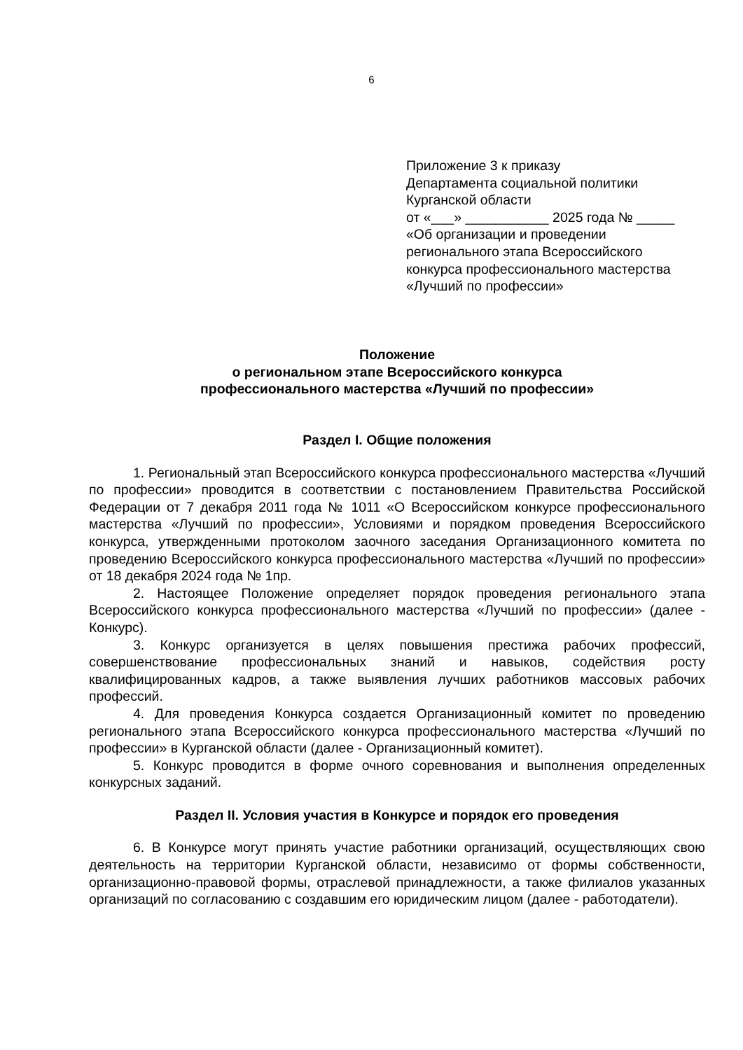6
Приложение 3 к приказу
Департамента социальной политики
Курганской области
от «___» ___________ 2025 года № _____
«Об организации и проведении
регионального этапа Всероссийского
конкурса профессионального мастерства
«Лучший по профессии»
Положение
о региональном этапе Всероссийского конкурса
профессионального мастерства «Лучший по профессии»
Раздел I. Общие положения
1. Региональный этап Всероссийского конкурса профессионального мастерства «Лучший по профессии» проводится в соответствии с постановлением Правительства Российской Федерации от 7 декабря 2011 года № 1011 «О Всероссийском конкурсе профессионального мастерства «Лучший по профессии», Условиями и порядком проведения Всероссийского конкурса, утвержденными протоколом заочного заседания Организационного комитета по проведению Всероссийского конкурса профессионального мастерства «Лучший по профессии» от 18 декабря 2024 года № 1пр.
2. Настоящее Положение определяет порядок проведения регионального этапа Всероссийского конкурса профессионального мастерства «Лучший по профессии» (далее - Конкурс).
3. Конкурс организуется в целях повышения престижа рабочих профессий, совершенствование профессиональных знаний и навыков, содействия росту квалифицированных кадров, а также выявления лучших работников массовых рабочих профессий.
4. Для проведения Конкурса создается Организационный комитет по проведению регионального этапа Всероссийского конкурса профессионального мастерства «Лучший по профессии» в Курганской области (далее - Организационный комитет).
5. Конкурс проводится в форме очного соревнования и выполнения определенных конкурсных заданий.
Раздел II. Условия участия в Конкурсе и порядок его проведения
6. В Конкурсе могут принять участие работники организаций, осуществляющих свою деятельность на территории Курганской области, независимо от формы собственности, организационно-правовой формы, отраслевой принадлежности, а также филиалов указанных организаций по согласованию с создавшим его юридическим лицом (далее - работодатели).